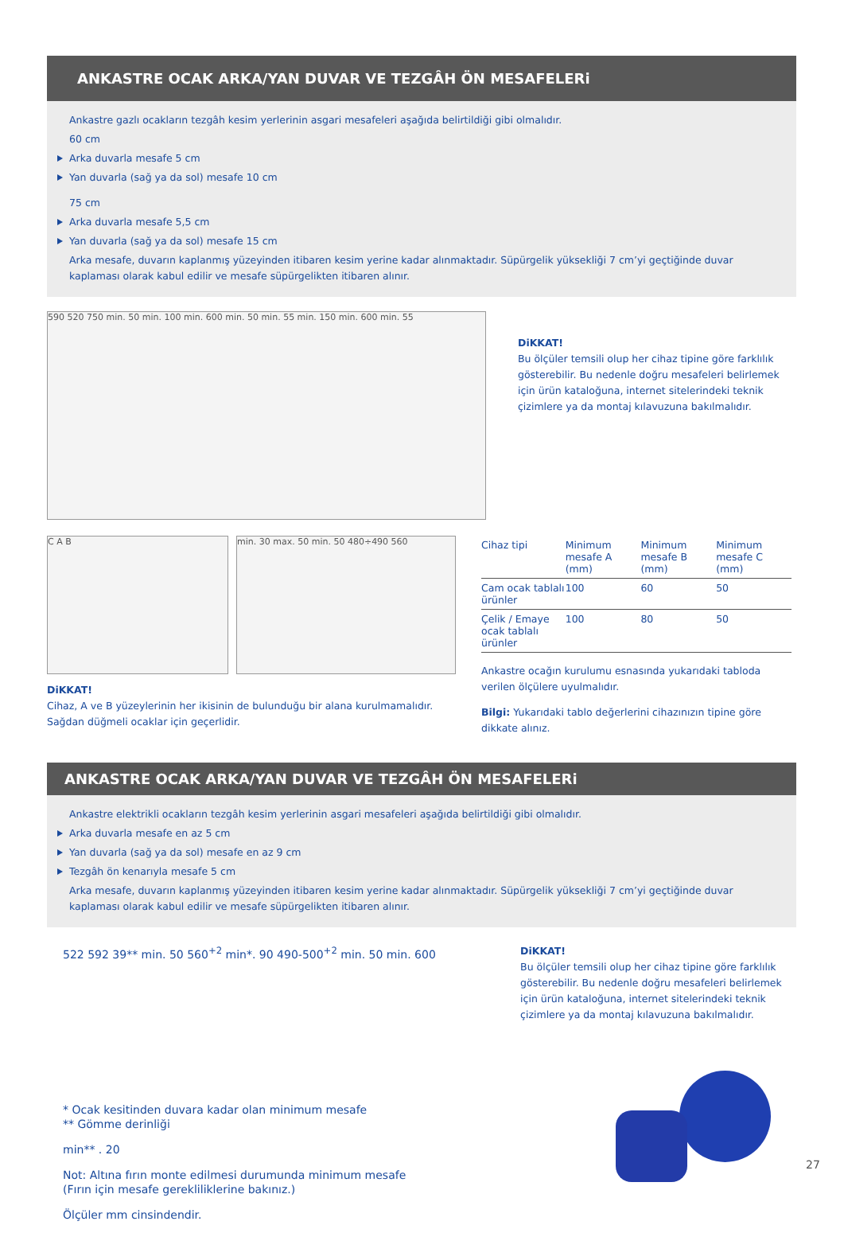ANKASTRE OCAK ARKA/YAN DUVAR VE TEZGÂH ÖN MESAFELERi
Ankastre gazlı ocakların tezgâh kesim yerlerinin asgari mesafeleri aşağıda belirtildiği gibi olmalıdır.
60 cm
Arka duvarla mesafe 5 cm
Yan duvarla (sağ ya da sol) mesafe 10 cm
75 cm
Arka duvarla mesafe 5,5 cm
Yan duvarla (sağ ya da sol) mesafe 15 cm
Arka mesafe, duvarın kaplanmış yüzeyinden itibaren kesim yerine kadar alınmaktadır. Süpürgelik yüksekliği 7 cm’yi geçtiğinde duvar kaplaması olarak kabul edilir ve mesafe süpürgelikten itibaren alınır.
590 520 750 min. 50 min. 100 min. 600 min. 50 min. 55 min. 150 min. 600 min. 55
DiKKAT!
Bu ölçüler temsili olup her cihaz tipine göre farklılık gösterebilir. Bu nedenle doğru mesafeleri belirlemek için ürün kataloğuna, internet sitelerindeki teknik çizimlere ya da montaj kılavuzuna bakılmalıdır.
C A B min. 30 max. 50 min. 50 480÷490 560
DiKKAT!
Cihaz, A ve B yüzeylerinin her ikisinin de bulunduğu bir alana kurulmamalıdır. Sağdan düğmeli ocaklar için geçerlidir.
| Cihaz tipi | Minimum mesafe A (mm) | Minimum mesafe B (mm) | Minimum mesafe C (mm) |
| --- | --- | --- | --- |
| Cam ocak tablalı ürünler | 100 | 60 | 50 |
| Çelik / Emaye ocak tablalı ürünler | 100 | 80 | 50 |
Ankastre ocağın kurulumu esnasında yukarıdaki tabloda verilen ölçülere uyulmalıdır.
Bilgi: Yukarıdaki tablo değerlerini cihazınızın tipine göre dikkate alınız.
ANKASTRE OCAK ARKA/YAN DUVAR VE TEZGÂH ÖN MESAFELERi
Ankastre elektrikli ocakların tezgâh kesim yerlerinin asgari mesafeleri aşağıda belirtildiği gibi olmalıdır.
Arka duvarla mesafe en az 5 cm
Yan duvarla (sağ ya da sol) mesafe en az 9 cm
Tezgâh ön kenarıyla mesafe 5 cm
Arka mesafe, duvarın kaplanmış yüzeyinden itibaren kesim yerine kadar alınmaktadır. Süpürgelik yüksekliği 7 cm’yi geçtiğinde duvar kaplaması olarak kabul edilir ve mesafe süpürgelikten itibaren alınır.
522 592 39** min. 50 560<sup>+2</sup> min*. 90 490-500<sup>+2</sup> min. 50 min. 600
* Ocak kesitinden duvara kadar olan minimum mesafe
** Gömme derinliği
min** . 20
Not: Altına fırın monte edilmesi durumunda minimum mesafe
(Fırın için mesafe gerekliliklerine bakınız.)
Ölçüler mm cinsindendir.
DiKKAT!
Bu ölçüler temsili olup her cihaz tipine göre farklılık gösterebilir. Bu nedenle doğru mesafeleri belirlemek için ürün kataloğuna, internet sitelerindeki teknik çizimlere ya da montaj kılavuzuna bakılmalıdır.
27